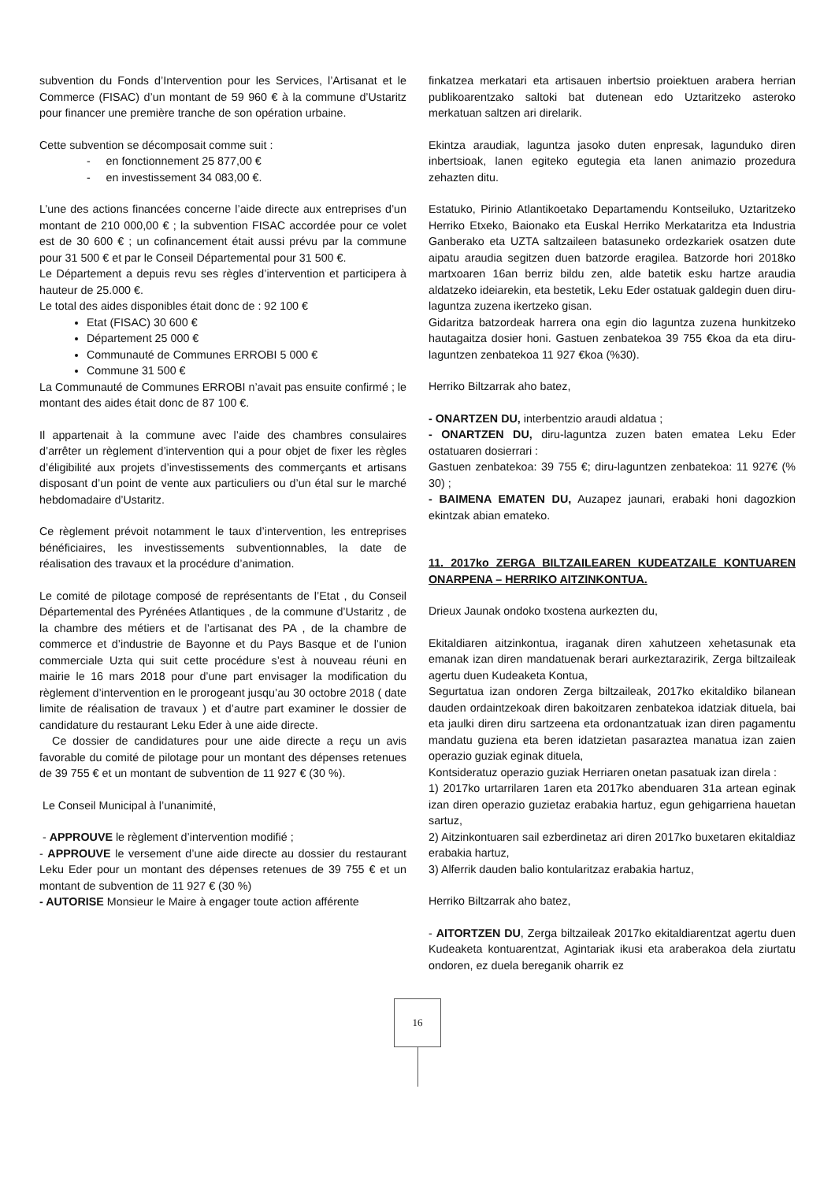subvention du Fonds d’Intervention pour les Services, l’Artisanat et le Commerce (FISAC) d’un montant de 59 960 € à la commune d’Ustaritz pour financer une première tranche de son opération urbaine.
Cette subvention se décomposait comme suit :
- en fonctionnement 25 877,00 €
- en investissement 34 083,00 €.
L’une des actions financées concerne l’aide directe aux entreprises d’un montant de 210 000,00 € ; la subvention FISAC accordée pour ce volet est de 30 600 € ; un cofinancement était aussi prévu par la commune pour 31 500 € et par le Conseil Départemental pour 31 500 €.
Le Département a depuis revu ses règles d’intervention et participera à hauteur de 25.000 €.
Le total des aides disponibles était donc de : 92 100 €
Etat (FISAC) 30 600 €
Département 25 000 €
Communauté de Communes ERROBI 5 000 €
Commune 31 500 €
La Communauté de Communes ERROBI n’avait pas ensuite confirmé ; le montant des aides était donc de 87 100 €.
Il appartenait à la commune avec l’aide des chambres consulaires d’arrêter un règlement d’intervention qui a pour objet de fixer les règles d’éligibilité aux projets d’investissements des commerçants et artisans disposant d’un point de vente aux particuliers ou d’un étal sur le marché hebdomadaire d’Ustaritz.
Ce règlement prévoit notamment le taux d’intervention, les entreprises bénéficiaires, les investissements subventionnables, la date de réalisation des travaux et la procédure d’animation.
Le comité de pilotage composé de représentants de l’Etat , du Conseil Départemental des Pyrénées Atlantiques , de la commune d’Ustaritz , de la chambre des métiers et de l’artisanat des PA , de la chambre de commerce et d’industrie de Bayonne et du Pays Basque et de l’union commerciale Uzta qui suit cette procédure s’est à nouveau réuni en mairie le 16 mars 2018 pour d’une part envisager la modification du règlement d’intervention en le prorogeant jusqu’au 30 octobre 2018 ( date limite de réalisation de travaux ) et d’autre part examiner le dossier de candidature du restaurant Leku Eder à une aide directe.
Ce dossier de candidatures pour une aide directe a reçu un avis favorable du comité de pilotage pour un montant des dépenses retenues de 39 755 € et un montant de subvention de 11 927 € (30 %).
Le Conseil Municipal à l’unanimité,
- APPROUVE le règlement d’intervention modifié ;
- APPROUVE le versement d’une aide directe au dossier du restaurant Leku Eder pour un montant des dépenses retenues de 39 755 € et un montant de subvention de 11 927 € (30 %)
- AUTORISE Monsieur le Maire à engager toute action afférente
finkatzea merkatari eta artisauen inbertsio proiektuen arabera herrian publikoarentzako saltoki bat dutenean edo Uztaritzeko asteroko merkatuan saltzen ari direlarik.
Ekintza araudiak, laguntza jasoko duten enpresak, lagunduko diren inbertsioak, lanen egiteko egutegia eta lanen animazio prozedura zehazten ditu.
Estatuko, Pirinio Atlantikoetako Departamendu Kontseiluko, Uztaritzeko Herriko Etxeko, Baionako eta Euskal Herriko Merkataritza eta Industria Ganberako eta UZTA saltzaileen batasuneko ordezkariek osatzen dute aipatu araudia segitzen duen batzorde eragilea. Batzorde hori 2018ko martxoaren 16an berriz bildu zen, alde batetik esku hartze araudia aldatzeko ideiarekin, eta bestetik, Leku Eder ostatuak galdegin duen diru-laguntza zuzena ikertzeko gisan.
Gidaritza batzordeak harrera ona egin dio laguntza zuzena hunkitzeko hautagaitza dosier honi. Gastuen zenbatekoa 39 755 €koa da eta diru-laguntzen zenbatekoa 11 927 €koa (%30).
Herriko Biltzarrak aho batez,
- ONARTZEN DU, interbentzio araudi aldatua ;
- ONARTZEN DU, diru-laguntza zuzen baten ematea Leku Eder ostatuaren dosierrari :
Gastuen zenbatekoa: 39 755 €; diru-laguntzen zenbatekoa: 11 927€ (% 30) ;
- BAIMENA EMATEN DU, Auzapez jaunari, erabaki honi dagozkion ekintzak abian emateko.
11. 2017ko ZERGA BILTZAILEAREN KUDEATZAILE KONTUAREN ONARPENA – HERRIKO AITZINKONTUA.
Drieux Jaunak ondoko txostena aurkezten du,
Ekitaldiaren aitzinkontua, iraganak diren xahutzeen xehetasunak eta emanak izan diren mandatuenak berari aurkeztarazirik, Zerga biltzaileak agertu duen Kudeaketa Kontua,
Segurtatua izan ondoren Zerga biltzaileak, 2017ko ekitaldiko bilanean dauden ordaintzekoak diren bakoitzaren zenbatekoa idatziak dituela, bai eta jaulki diren diru sartzeena eta ordonantzatuak izan diren pagamentu mandatu guziena eta beren idatzietan pasaraztea manatua izan zaien operazio guziak eginak dituela,
Kontsideratuz operazio guziak Herriaren onetan pasatuak izan direla :
1) 2017ko urtarrilaren 1aren eta 2017ko abenduaren 31a artean eginak izan diren operazio guzietaz erabakia hartuz, egun gehigarriena hauetan sartuz,
2) Aitzinkontuaren sail ezberdinetaz ari diren 2017ko buxetaren ekitaldiaz erabakia hartuz,
3) Alferrik dauden balio kontularitzaz erabakia hartuz,
Herriko Biltzarrak aho batez,
- AITORTZEN DU, Zerga biltzaileak 2017ko ekitaldiarentzat agertu duen Kudeaketa kontuarentzat, Agintariak ikusi eta araberakoa dela ziurtatu ondoren, ez duela bereganik oharrik ez
16